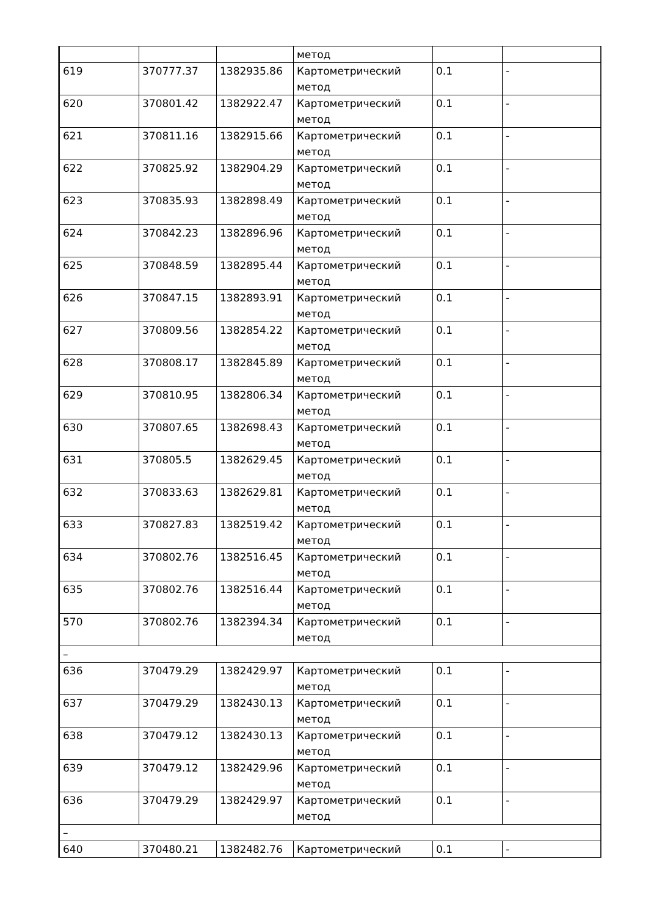| | | | метод | | |
| 619 | 370777.37 | 1382935.86 | Картометрический метод | 0.1 | - |
| 620 | 370801.42 | 1382922.47 | Картометрический метод | 0.1 | - |
| 621 | 370811.16 | 1382915.66 | Картометрический метод | 0.1 | - |
| 622 | 370825.92 | 1382904.29 | Картометрический метод | 0.1 | - |
| 623 | 370835.93 | 1382898.49 | Картометрический метод | 0.1 | - |
| 624 | 370842.23 | 1382896.96 | Картометрический метод | 0.1 | - |
| 625 | 370848.59 | 1382895.44 | Картометрический метод | 0.1 | - |
| 626 | 370847.15 | 1382893.91 | Картометрический метод | 0.1 | - |
| 627 | 370809.56 | 1382854.22 | Картометрический метод | 0.1 | - |
| 628 | 370808.17 | 1382845.89 | Картометрический метод | 0.1 | - |
| 629 | 370810.95 | 1382806.34 | Картометрический метод | 0.1 | - |
| 630 | 370807.65 | 1382698.43 | Картометрический метод | 0.1 | - |
| 631 | 370805.5 | 1382629.45 | Картометрический метод | 0.1 | - |
| 632 | 370833.63 | 1382629.81 | Картометрический метод | 0.1 | - |
| 633 | 370827.83 | 1382519.42 | Картометрический метод | 0.1 | - |
| 634 | 370802.76 | 1382516.45 | Картометрический метод | 0.1 | - |
| 635 | 370802.76 | 1382516.44 | Картометрический метод | 0.1 | - |
| 570 | 370802.76 | 1382394.34 | Картометрический метод | 0.1 | - |
| – | | | | | |
| 636 | 370479.29 | 1382429.97 | Картометрический метод | 0.1 | - |
| 637 | 370479.29 | 1382430.13 | Картометрический метод | 0.1 | - |
| 638 | 370479.12 | 1382430.13 | Картометрический метод | 0.1 | - |
| 639 | 370479.12 | 1382429.96 | Картометрический метод | 0.1 | - |
| 636 | 370479.29 | 1382429.97 | Картометрический метод | 0.1 | - |
| – | | | | | |
| 640 | 370480.21 | 1382482.76 | Картометрический | 0.1 | - |